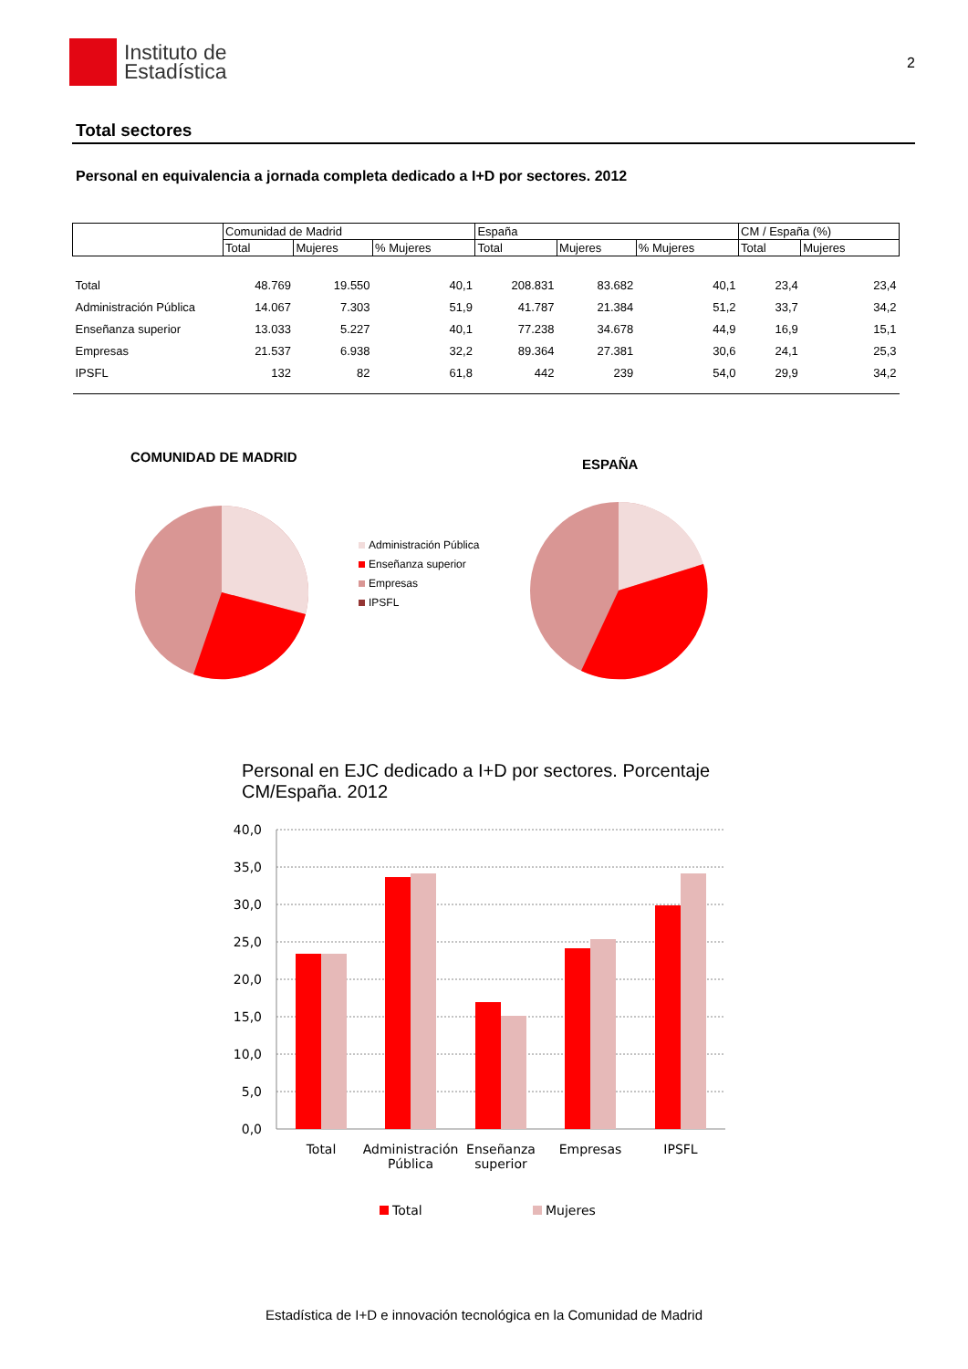Instituto de
Estadística
2
Total sectores
Personal en equivalencia a jornada completa dedicado a I+D por sectores. 2012
| | Comunidad de Madrid | | | España | | | CM / España (%) | |
| --- | --- | --- | --- | --- | --- | --- | --- | --- |
| | Total | Mujeres | % Mujeres | Total | Mujeres | % Mujeres | Total | Mujeres |
| Total | 48.769 | 19.550 | 40,1 | 208.831 | 83.682 | 40,1 | 23,4 | 23,4 |
| Administración Pública | 14.067 | 7.303 | 51,9 | 41.787 | 21.384 | 51,2 | 33,7 | 34,2 |
| Enseñanza superior | 13.033 | 5.227 | 40,1 | 77.238 | 34.678 | 44,9 | 16,9 | 15,1 |
| Empresas | 21.537 | 6.938 | 32,2 | 89.364 | 27.381 | 30,6 | 24,1 | 25,3 |
| IPSFL | 132 | 82 | 61,8 | 442 | 239 | 54,0 | 29,9 | 34,2 |
COMUNIDAD DE MADRID
Administración Pública
Enseñanza superior
Empresas
IPSFL
ESPAÑA
Personal en EJC dedicado a I+D por sectores. Porcentaje CM/España. 2012
40,0
35,0
30,0
25,0
20,0
15,0
10,0
5,0
0,0
Total
Administración
Pública
Enseñanza
superior
Empresas
IPSFL
Total
Mujeres
Estadística de I+D e innovación tecnológica en la Comunidad de Madrid